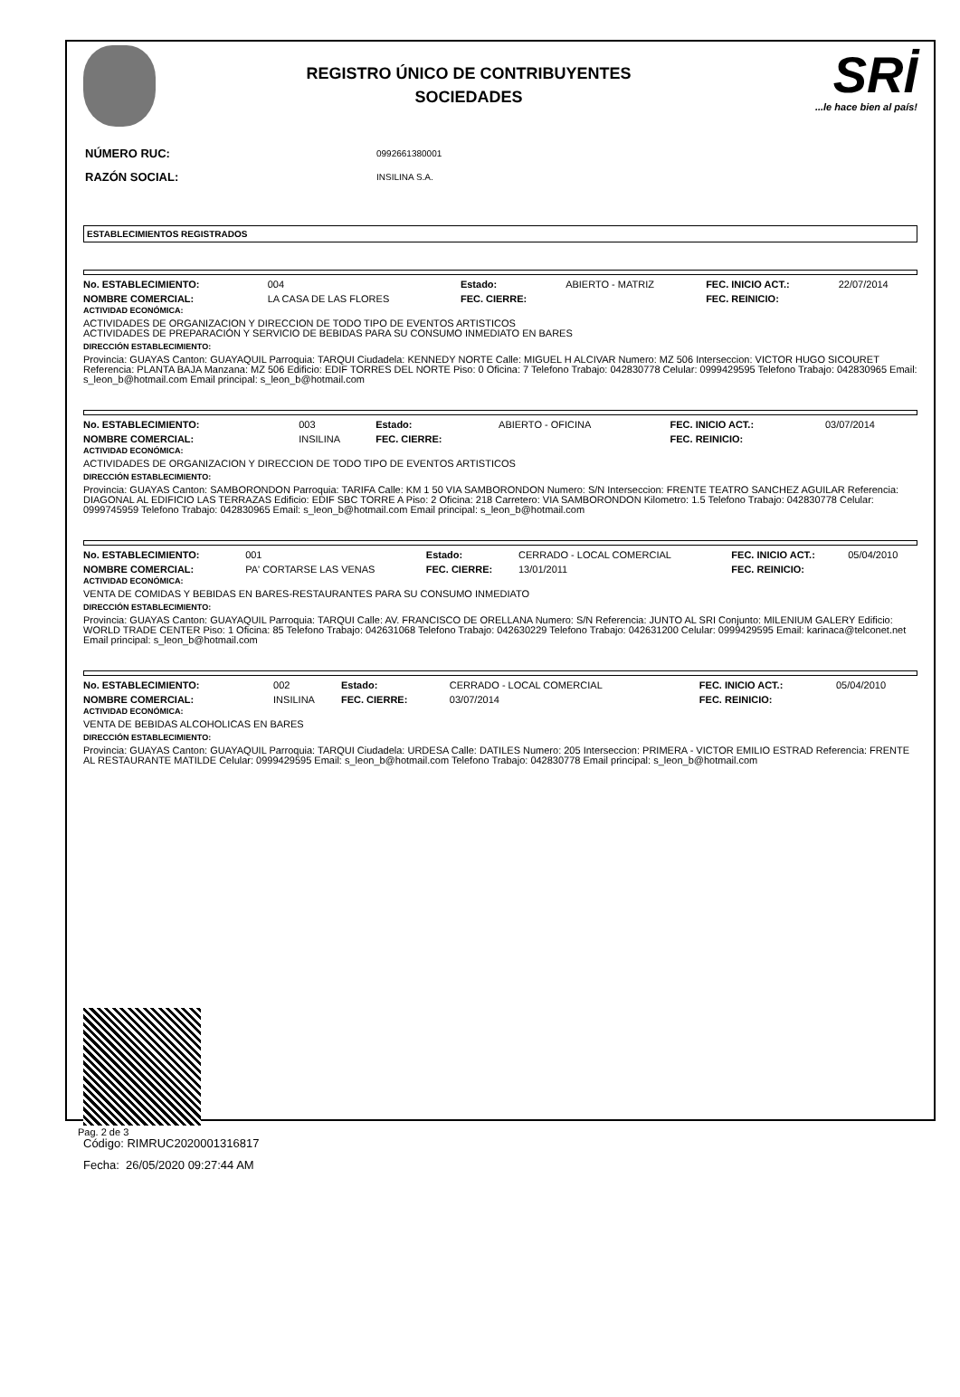REGISTRO ÚNICO DE CONTRIBUYENTES
SOCIEDADES
SRİ...le hace bien al país!
| NÚMERO RUC: | 0992661380001 |
| RAZÓN SOCIAL: | INSILINA S.A. |
ESTABLECIMIENTOS REGISTRADOS
| No. ESTABLECIMIENTO: | 004 | Estado: | ABIERTO - MATRIZ | FEC. INICIO ACT.: | 22/07/2014 |
| NOMBRE COMERCIAL: | LA CASA DE LAS FLORES | FEC. CIERRE: | | FEC. REINICIO: | |
ACTIVIDAD ECONÓMICA:
ACTIVIDADES DE ORGANIZACION Y DIRECCION DE TODO TIPO DE EVENTOS ARTISTICOS
ACTIVIDADES DE PREPARACIÓN Y SERVICIO DE BEBIDAS PARA SU CONSUMO INMEDIATO EN BARES
DIRECCIÓN ESTABLECIMIENTO:
Provincia: GUAYAS Canton: GUAYAQUIL Parroquia: TARQUI Ciudadela: KENNEDY NORTE Calle: MIGUEL H ALCIVAR Numero: MZ 506 Interseccion: VICTOR HUGO SICOURET Referencia: PLANTA BAJA Manzana: MZ 506 Edificio: EDIF TORRES DEL NORTE Piso: 0 Oficina: 7 Telefono Trabajo: 042830778 Celular: 0999429595 Telefono Trabajo: 042830965 Email: s_leon_b@hotmail.com Email principal: s_leon_b@hotmail.com
| No. ESTABLECIMIENTO: | 003 | Estado: | ABIERTO - OFICINA | FEC. INICIO ACT.: | 03/07/2014 |
| NOMBRE COMERCIAL: | INSILINA | FEC. CIERRE: | | FEC. REINICIO: | |
ACTIVIDAD ECONÓMICA:
ACTIVIDADES DE ORGANIZACION Y DIRECCION DE TODO TIPO DE EVENTOS ARTISTICOS
DIRECCIÓN ESTABLECIMIENTO:
Provincia: GUAYAS Canton: SAMBORONDON Parroquia: TARIFA Calle: KM 1 50 VIA SAMBORONDON Numero: S/N Interseccion: FRENTE TEATRO SANCHEZ AGUILAR Referencia: DIAGONAL AL EDIFICIO LAS TERRAZAS Edificio: EDIF SBC TORRE A Piso: 2 Oficina: 218 Carretero: VIA SAMBORONDON Kilometro: 1.5 Telefono Trabajo: 042830778 Celular: 0999745959 Telefono Trabajo: 042830965 Email: s_leon_b@hotmail.com Email principal: s_leon_b@hotmail.com
| No. ESTABLECIMIENTO: | 001 | Estado: | CERRADO - LOCAL COMERCIAL | FEC. INICIO ACT.: | 05/04/2010 |
| NOMBRE COMERCIAL: | PA' CORTARSE LAS VENAS | FEC. CIERRE: | 13/01/2011 | FEC. REINICIO: | |
ACTIVIDAD ECONÓMICA:
VENTA DE COMIDAS Y BEBIDAS EN BARES-RESTAURANTES PARA SU CONSUMO INMEDIATO
DIRECCIÓN ESTABLECIMIENTO:
Provincia: GUAYAS Canton: GUAYAQUIL Parroquia: TARQUI Calle: AV. FRANCISCO DE ORELLANA Numero: S/N Referencia: JUNTO AL SRI Conjunto: MILENIUM GALERY Edificio: WORLD TRADE CENTER Piso: 1 Oficina: 85 Telefono Trabajo: 042631068 Telefono Trabajo: 042630229 Telefono Trabajo: 042631200 Celular: 0999429595 Email: karinaca@telconet.net Email principal: s_leon_b@hotmail.com
| No. ESTABLECIMIENTO: | 002 | Estado: | CERRADO - LOCAL COMERCIAL | FEC. INICIO ACT.: | 05/04/2010 |
| NOMBRE COMERCIAL: | INSILINA | FEC. CIERRE: | 03/07/2014 | FEC. REINICIO: | |
ACTIVIDAD ECONÓMICA:
VENTA DE BEBIDAS ALCOHOLICAS EN BARES
DIRECCIÓN ESTABLECIMIENTO:
Provincia: GUAYAS Canton: GUAYAQUIL Parroquia: TARQUI Ciudadela: URDESA Calle: DATILES Numero: 205 Interseccion: PRIMERA - VICTOR EMILIO ESTRAD Referencia: FRENTE AL RESTAURANTE MATILDE Celular: 0999429595 Email: s_leon_b@hotmail.com Telefono Trabajo: 042830778 Email principal: s_leon_b@hotmail.com
Código: RIMRUC2020001316817
Fecha: 26/05/2020 09:27:44 AM
Pag. 2 de 3